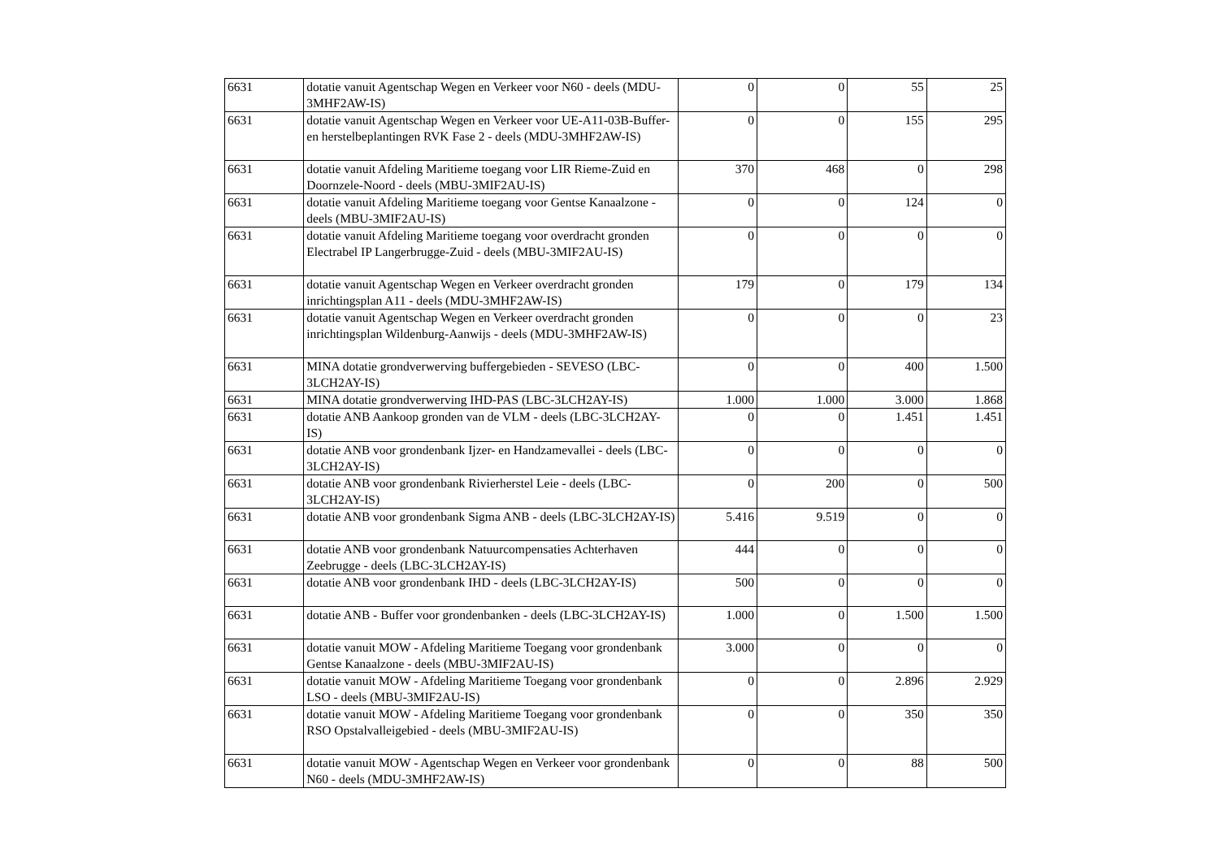| 6631 | dotatie vanuit Agentschap Wegen en Verkeer voor N60 - deels (MDU-3MHF2AW-IS) | 0 | 0 | 55 | 25 |
| 6631 | dotatie vanuit Agentschap Wegen en Verkeer voor UE-A11-03B-Buffer- en herstelbeplantingen RVK Fase 2 - deels (MDU-3MHF2AW-IS) | 0 | 0 | 155 | 295 |
| 6631 | dotatie vanuit Afdeling Maritieme toegang voor LIR Rieme-Zuid en Doornzele-Noord - deels (MBU-3MIF2AU-IS) | 370 | 468 | 0 | 298 |
| 6631 | dotatie vanuit Afdeling Maritieme toegang voor Gentse Kanaalzone - deels (MBU-3MIF2AU-IS) | 0 | 0 | 124 | 0 |
| 6631 | dotatie vanuit Afdeling Maritieme toegang voor overdracht gronden Electrabel IP Langerbrugge-Zuid - deels (MBU-3MIF2AU-IS) | 0 | 0 | 0 | 0 |
| 6631 | dotatie vanuit Agentschap Wegen en Verkeer overdracht gronden inrichtingsplan A11 - deels (MDU-3MHF2AW-IS) | 179 | 0 | 179 | 134 |
| 6631 | dotatie vanuit Agentschap Wegen en Verkeer overdracht gronden inrichtingsplan Wildenburg-Aanwijs - deels (MDU-3MHF2AW-IS) | 0 | 0 | 0 | 23 |
| 6631 | MINA dotatie grondverwerving buffergebieden - SEVESO (LBC-3LCH2AY-IS) | 0 | 0 | 400 | 1.500 |
| 6631 | MINA dotatie grondverwerving IHD-PAS (LBC-3LCH2AY-IS) | 1.000 | 1.000 | 3.000 | 1.868 |
| 6631 | dotatie ANB Aankoop gronden van de VLM - deels (LBC-3LCH2AY-IS) | 0 | 0 | 1.451 | 1.451 |
| 6631 | dotatie ANB voor grondenbank Ijzer- en Handzamevallei - deels (LBC-3LCH2AY-IS) | 0 | 0 | 0 | 0 |
| 6631 | dotatie ANB voor grondenbank Rivierherstel Leie - deels (LBC-3LCH2AY-IS) | 0 | 200 | 0 | 500 |
| 6631 | dotatie ANB voor grondenbank Sigma ANB - deels (LBC-3LCH2AY-IS) | 5.416 | 9.519 | 0 | 0 |
| 6631 | dotatie ANB voor grondenbank Natuurcompensaties Achterhaven Zeebrugge - deels (LBC-3LCH2AY-IS) | 444 | 0 | 0 | 0 |
| 6631 | dotatie ANB voor grondenbank IHD - deels (LBC-3LCH2AY-IS) | 500 | 0 | 0 | 0 |
| 6631 | dotatie ANB - Buffer voor grondenbanken - deels (LBC-3LCH2AY-IS) | 1.000 | 0 | 1.500 | 1.500 |
| 6631 | dotatie vanuit MOW - Afdeling Maritieme Toegang voor grondenbank Gentse Kanaalzone - deels (MBU-3MIF2AU-IS) | 3.000 | 0 | 0 | 0 |
| 6631 | dotatie vanuit MOW - Afdeling Maritieme Toegang voor grondenbank LSO - deels (MBU-3MIF2AU-IS) | 0 | 0 | 2.896 | 2.929 |
| 6631 | dotatie vanuit MOW - Afdeling Maritieme Toegang voor grondenbank RSO Opstalvalleigebied - deels (MBU-3MIF2AU-IS) | 0 | 0 | 350 | 350 |
| 6631 | dotatie vanuit MOW - Agentschap Wegen en Verkeer voor grondenbank N60 - deels (MDU-3MHF2AW-IS) | 0 | 0 | 88 | 500 |